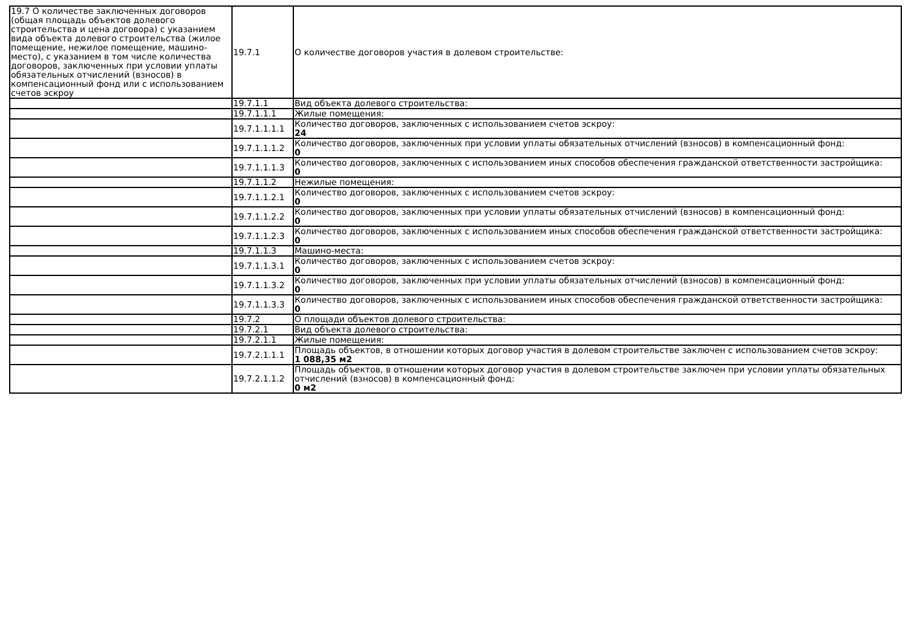| 19.7 О количестве заключенных договоров (общая площадь объектов долевого строительства и цена договора) с указанием вида объекта долевого строительства (жилое помещение, нежилое помещение, машино-место), с указанием в том числе количества договоров, заключенных при условии уплаты обязательных отчислений (взносов) в компенсационный фонд или с использованием счетов эскроу | 19.7.1 | О количестве договоров участия в долевом строительстве: |
| | 19.7.1.1 | Вид объекта долевого строительства: |
| | 19.7.1.1.1 | Жилые помещения: |
| | 19.7.1.1.1.1 | Количество договоров, заключенных с использованием счетов эскроу: 24 |
| | 19.7.1.1.1.2 | Количество договоров, заключенных при условии уплаты обязательных отчислений (взносов) в компенсационный фонд: 0 |
| | 19.7.1.1.1.3 | Количество договоров, заключенных с использованием иных способов обеспечения гражданской ответственности застройщика: 0 |
| | 19.7.1.1.2 | Нежилые помещения: |
| | 19.7.1.1.2.1 | Количество договоров, заключенных с использованием счетов эскроу: 0 |
| | 19.7.1.1.2.2 | Количество договоров, заключенных при условии уплаты обязательных отчислений (взносов) в компенсационный фонд: 0 |
| | 19.7.1.1.2.3 | Количество договоров, заключенных с использованием иных способов обеспечения гражданской ответственности застройщика: 0 |
| | 19.7.1.1.3 | Машино-места: |
| | 19.7.1.1.3.1 | Количество договоров, заключенных с использованием счетов эскроу: 0 |
| | 19.7.1.1.3.2 | Количество договоров, заключенных при условии уплаты обязательных отчислений (взносов) в компенсационный фонд: 0 |
| | 19.7.1.1.3.3 | Количество договоров, заключенных с использованием иных способов обеспечения гражданской ответственности застройщика: 0 |
| | 19.7.2 | О площади объектов долевого строительства: |
| | 19.7.2.1 | Вид объекта долевого строительства: |
| | 19.7.2.1.1 | Жилые помещения: |
| | 19.7.2.1.1.1 | Площадь объектов, в отношении которых договор участия в долевом строительстве заключен с использованием счетов эскроу: 1 088,35 м2 |
| | 19.7.2.1.1.2 | Площадь объектов, в отношении которых договор участия в долевом строительстве заключен при условии уплаты обязательных отчислений (взносов) в компенсационный фонд: 0 м2 |